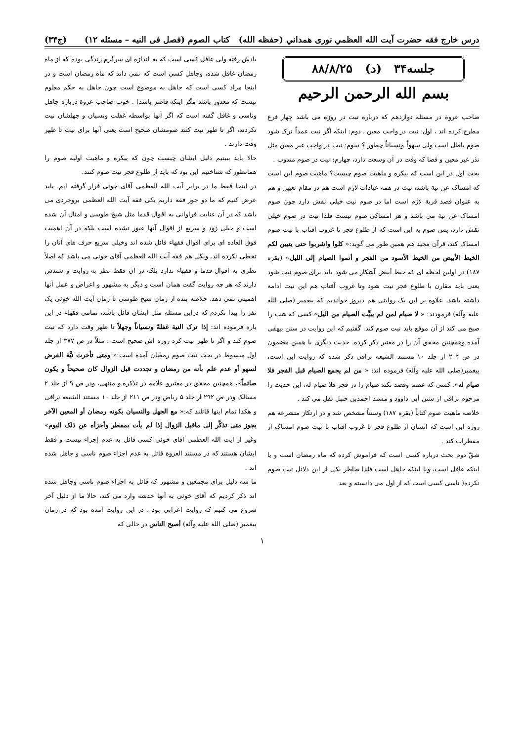درس خارج فقه حضرت آيت الله العظمي نوری همداني (حفظه الله) كتاب الصوم (فصل فی النیه – مسئله ۱۲) (ج۳۴)
جلسه۳۴ (د) ۸۸/۸/۲۵
بسم الله الرحمن الرحیم
صاحب عروة در مسئله دوازدهم که درباره نیت در روزه می باشد چهار فرع مطرح کرده اند ، اول: نیت در واجب معین ، دوم: اینکه اگر نیت عمداً ترک شود صوم باطل است ولی سهواً ونسیاناً چطور ؟ سوم: نیت در واجب غیر معین مثل نذر غیر معین و قضا که وقت در آن وسعت دارد، چهارم: نیت در صوم مندوب .
بحث اول در این است که پیکره و ماهیت صوم چیست؟ ماهیت صوم این است که امساک عن نیة باشد، نیت در همه عبادات لازم است هم در مقام تعیین و هم به عنوان قصد قربة لازم است اما در صوم نیت خیلی نقش دارد چون صوم امساک عن نیة می باشد و هر امساکی صوم نیست فلذا نیت در صوم خیلی نقش دارد، پس صوم به این است که از طلوع فجر تا غروب آفتاب با نیت صوم امساک کند، قرآن مجید هم همین طور می گوید:« کلوا واشربوا حتی یتبین لکم الخیط الأبیض من الخیط الأسود من الفجر و أتموا الصیام إلی اللیل» (بقره ۱۸۷) در اولین لحظه ای که خیط أبیض آشکار می شود باید برای صوم نیت شود یعنی باید مقارن با طلوع فجر نیت شود وتا غروب آفتاب هم این نیت ادامه داشته باشد. علاوه بر این یک روایتی هم دیروز خواندیم که پیغمبر (صلی الله علیه وآله) فرمودند: « لا صیام لمن لم یبیِّت الصیام من الیل» کسی که شب را صبح می کند از آن موقع باید نیت صوم کند. گفتیم که این روایت در سنن بیهقی آمده وهمچنین محقق آن را در معتبر ذکر کرده. حدیث دیگری با همین مضمون در ص ۲۰۴ از جلد ۱۰ مستند الشیعه نراقی ذکر شده که روایت این است، پیغمبر(صلی الله علیه وآله) فرموده اند: « من لم یجمع الصیام قبل الفجر فلا صیام له». کسی که عضم وقصد نکند صیام را در فجر فلا صیام له، این حدیث را مرحوم نراقی از سنن أبی داوود و مسند احمدبن حنبل نقل می کند .
خلاصه ماهیت صوم کتاباً (بقره ۱۸۷) وسنناً مشخص شد و در ارتکاز متشرعه هم روزه این است که انسان از طلوع فجر تا غروب آفتاب با نیت صوم امساک از مفطرات کند .
شقّ دوم بحث درباره کسی است که فراموش کرده که ماه رمضان است و یا اینکه غافل است، ویا اینکه جاهل است فلذا بخاطر یکی از این دلائل نیت صوم نکرده( ناسی کسی است که از اول می دانسته و بعد
یادش رفته ولی غافل کسی است که به اندازه ای سرگرم زندگی بوده که از ماه رمضان غافل شده، وجاهل کسی است که نمی داند که ماه رمضان است و در اینجا مراد کسی است که جاهل به موضوع است چون جاهل به حکم معلوم نیست که معذور باشد مگر اینکه قاصر باشد) . خوب صاحب عروة درباره جاهل وناسی و غافل گفته است که اگر آنها بواسطه غفلت ونسیان و جهلشان نیت نکردند، اگر تا ظهر نیت کنند صومشان صحیح است یعنی آنها برای نیت تا ظهر وقت دارند .
حالا باید ببینیم دلیل ایشان چیست چون که پیکره و ماهیت اولیه صوم را همانطور که شناختیم این بود که باید از طلوع فجر نیت صوم کنند.
در اینجا فقط ما در برابر آیت الله العظمی آقای خوئی قرار گرفته ایم، باید عرض کنیم که ما دو جور فقه داریم یکی فقه آیت الله العظمی بروجردی می باشد که در آن عنایت فراوانی به اقوال قدما مثل شیخ طوسی و امثال آن شده است و خیلی زود و سریع از اقوال آنها عبور نشده است بلکه در آن اهمیت فوق العاده ای برای اقوال فقهاء قائل شده اند وخیلی سریع حرف های آنان را تخطی نکرده اند، ویکی هم فقه آیت الله العظمی آقای خوئی می باشد که اصلاً نظری به اقوال قدما و فقهاء ندارد بلکه در آن فقط نظر به روایت و سندش دارند که هر چه روایت گفت همان است و دیگر به مشهور و اعراض و عمل آنها اهمیتی نمی دهد. خلاصه بنده از زمان شیخ طوسی تا زمان آیت الله خوئی یک نفر را پیدا نکردم که دراین مسئله مثل ایشان قائل باشد، تمامی فقهاء در این باره فرموده اند: إذا ترک النیة غفلةً ونسیاناً وجهلاً تا ظهر وقت دارد که نیت صوم کند و اگر تا ظهر نیت کرد روزه اش صحیح است ، مثلاً در ص ۳۷۷ از جلد اول مبسوط در بحث نیت صوم رمضان آمده است:« ومتی تأخرت نیَّة الفرض لسهو أو عدم علم بأنه من رمضان و تجددت قبل الزوال کان صحیحاً و یکون صائماً»، همچنین محقق در معتبرو علامه در تذکره و منتهی، ودر ص ۹ از جلد ۲ مسالک ودر ص ۲۹۲ از جلد ۵ ریاض ودر ص ۲۱۱ از جلد ۱۰ مستند الشیعه نراقی و هکذا تمام اینها قائلند که:« مع الجهل والنسیان بکونه رمضان أو المعین الآخر یجوز متی تذکَّر إلی ماقبل الزوال إذا لم یأت بمفطر وأجزأه عن ذلک الیوم» وغیر از آیت الله العظمی آقای خوئی کسی قائل به عدم إجزاء نیست و فقط ایشان هستند که در مستند العروة قائل به عدم اجزاء صوم ناسی و جاهل شده اند .
ما سه دلیل برای مجمعین و مشهور که قائل به اجزاء صوم ناسی وجاهل شده اند ذکر کردیم که آقای خوئی به آنها خدشه وارد می کند، حالا ما از دلیل آخر شروع می کنیم که روایت اعرابی بود ، در این روایت آمده بود که در زمان پیغمبر (صلی الله علیه وآله) أصبح الناس در حالی که
۱